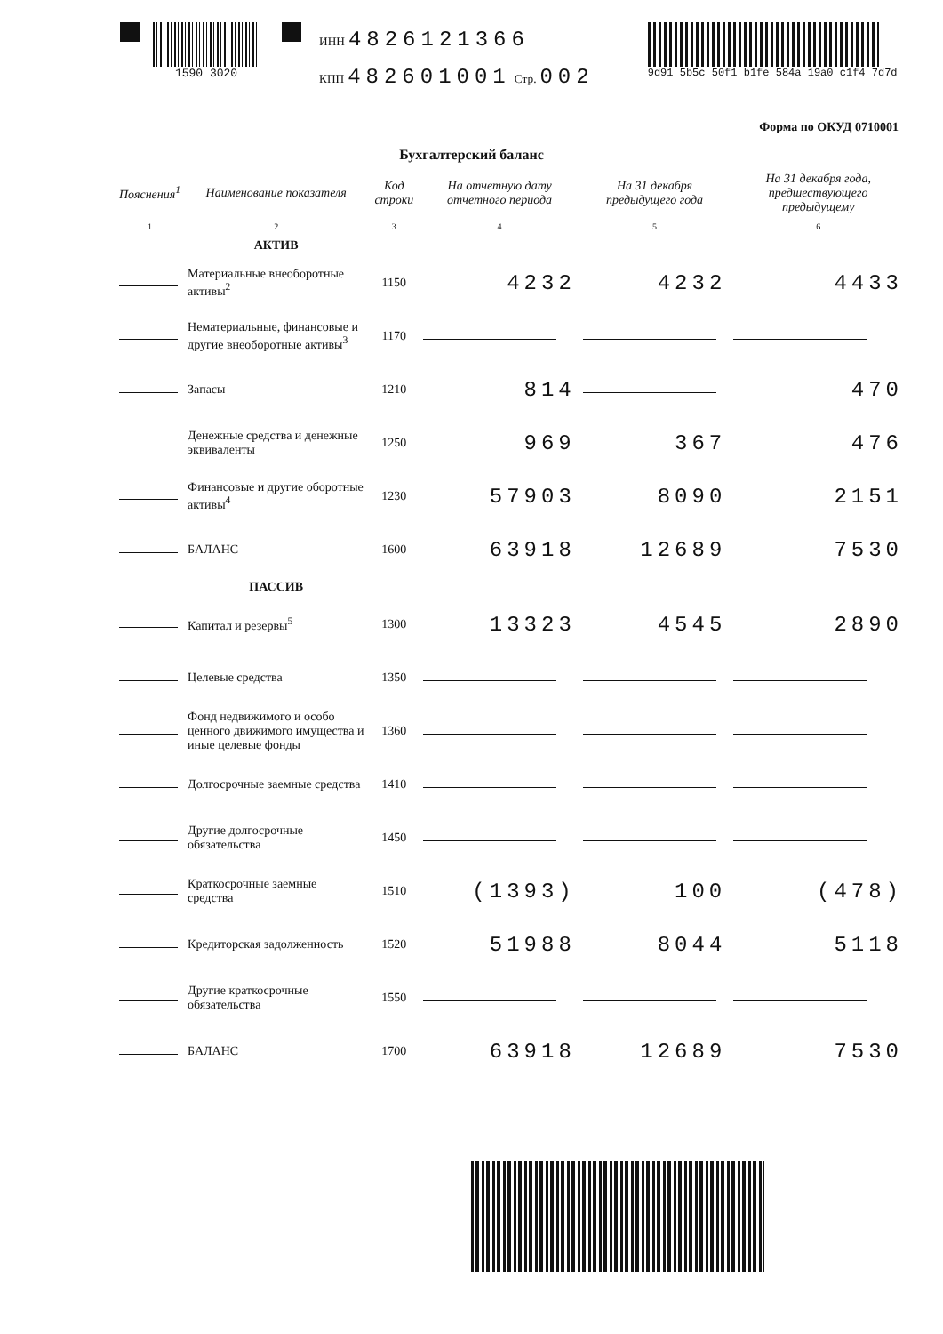1590 3020
ИНН 4826121366
КПП 482601001 Стр. 002
9d91 5b5c 50f1 b1fe 584a 19a0 c1f4 7d7d
Форма по ОКУД 0710001
Бухгалтерский баланс
| Пояснения<sup>1</sup> | Наименование показателя | Код строки | На отчетную дату отчетного периода | На 31 декабря предыдущего года | На 31 декабря года, предшествующего предыдущему |
| --- | --- | --- | --- | --- | --- |
| 1 | 2 | 3 | 4 | 5 | 6 |
| | АКТИВ | | | | |
| | Материальные внеоборотные активы<sup>2</sup> | 1150 | 4232 | 4232 | 4433 |
| | Нематериальные, финансовые и другие внеоборотные активы<sup>3</sup> | 1170 | | | |
| | Запасы | 1210 | 814 | | 470 |
| | Денежные средства и денежные эквиваленты | 1250 | 969 | 367 | 476 |
| | Финансовые и другие оборотные активы<sup>4</sup> | 1230 | 57903 | 8090 | 2151 |
| | БАЛАНС | 1600 | 63918 | 12689 | 7530 |
| | ПАССИВ | | | | |
| | Капитал и резервы<sup>5</sup> | 1300 | 13323 | 4545 | 2890 |
| | Целевые средства | 1350 | | | |
| | Фонд недвижимого и особо ценного движимого имущества и иные целевые фонды | 1360 | | | |
| | Долгосрочные заемные средства | 1410 | | | |
| | Другие долгосрочные обязательства | 1450 | | | |
| | Краткосрочные заемные средства | 1510 | (1393) | 100 | (478) |
| | Кредиторская задолженность | 1520 | 51988 | 8044 | 5118 |
| | Другие краткосрочные обязательства | 1550 | | | |
| | БАЛАНС | 1700 | 63918 | 12689 | 7530 |